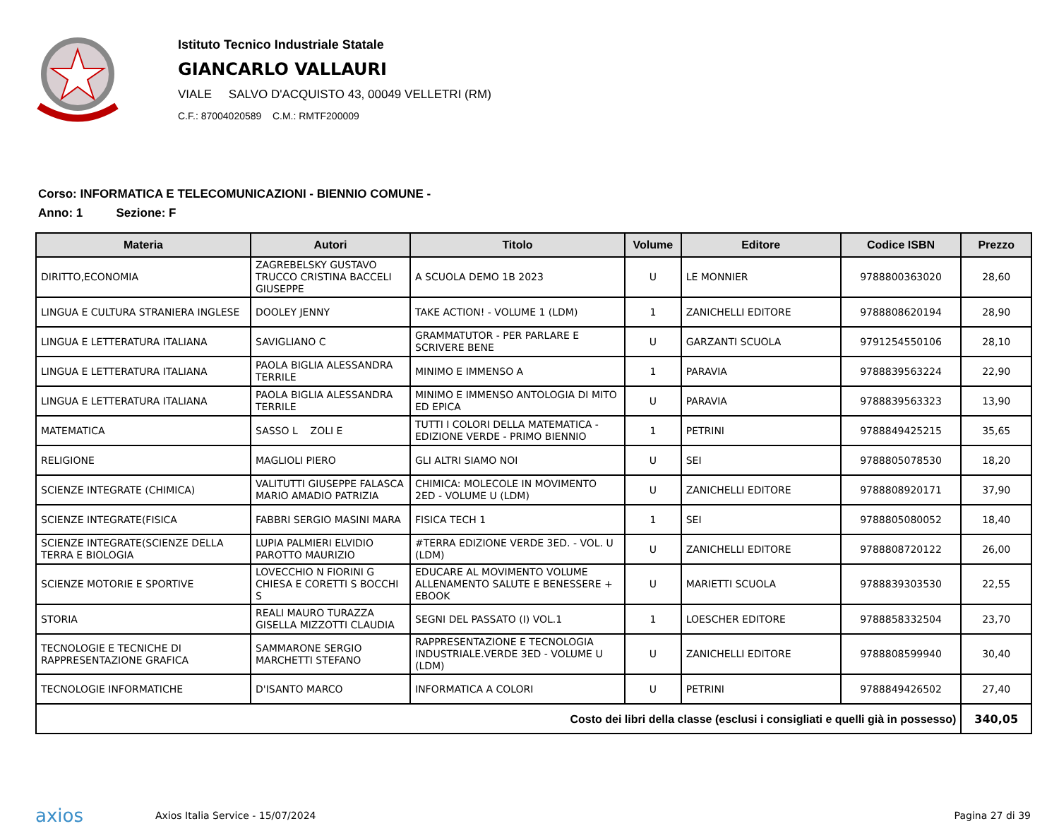Istituto Tecnico Industriale Statale
GIANCARLO VALLAURI
VIALE SALVO D'ACQUISTO 43, 00049 VELLETRI (RM)
C.F.: 87004020589 C.M.: RMTF200009
Corso: INFORMATICA E TELECOMUNICAZIONI - BIENNIO COMUNE -
Anno: 1 Sezione: F
| Materia | Autori | Titolo | Volume | Editore | Codice ISBN | Prezzo |
| --- | --- | --- | --- | --- | --- | --- |
| DIRITTO,ECONOMIA | ZAGREBELSKY GUSTAVO TRUCCO CRISTINA BACCELI GIUSEPPE | A SCUOLA DEMO 1B 2023 | U | LE MONNIER | 9788800363020 | 28,60 |
| LINGUA E CULTURA STRANIERA INGLESE | DOOLEY JENNY | TAKE ACTION! - VOLUME 1 (LDM) | 1 | ZANICHELLI EDITORE | 9788808620194 | 28,90 |
| LINGUA E LETTERATURA ITALIANA | SAVIGLIANO C | GRAMMATUTOR - PER PARLARE E SCRIVERE BENE | U | GARZANTI SCUOLA | 9791254550106 | 28,10 |
| LINGUA E LETTERATURA ITALIANA | PAOLA BIGLIA ALESSANDRA TERRILE | MINIMO E IMMENSO A | 1 | PARAVIA | 9788839563224 | 22,90 |
| LINGUA E LETTERATURA ITALIANA | PAOLA BIGLIA ALESSANDRA TERRILE | MINIMO E IMMENSO ANTOLOGIA DI MITO ED EPICA | U | PARAVIA | 9788839563323 | 13,90 |
| MATEMATICA | SASSO L ZOLI E | TUTTI I COLORI DELLA MATEMATICA - EDIZIONE VERDE - PRIMO BIENNIO | 1 | PETRINI | 9788849425215 | 35,65 |
| RELIGIONE | MAGLIOLI PIERO | GLI ALTRI SIAMO NOI | U | SEI | 9788805078530 | 18,20 |
| SCIENZE INTEGRATE (CHIMICA) | VALITUTTI GIUSEPPE FALASCA MARIO AMADIO PATRIZIA | CHIMICA: MOLECOLE IN MOVIMENTO 2ED - VOLUME U (LDM) | U | ZANICHELLI EDITORE | 9788808920171 | 37,90 |
| SCIENZE INTEGRATE(FISICA | FABBRI SERGIO MASINI MARA | FISICA TECH 1 | 1 | SEI | 9788805080052 | 18,40 |
| SCIENZE INTEGRATE(SCIENZE DELLA TERRA E BIOLOGIA | LUPIA PALMIERI ELVIDIO PAROTTO MAURIZIO | #TERRA EDIZIONE VERDE 3ED. - VOL. U (LDM) | U | ZANICHELLI EDITORE | 9788808720122 | 26,00 |
| SCIENZE MOTORIE E SPORTIVE | LOVECCHIO N FIORINI G CHIESA E CORETTI S BOCCHI S | EDUCARE AL MOVIMENTO VOLUME ALLENAMENTO SALUTE E BENESSERE + EBOOK | U | MARIETTI SCUOLA | 9788839303530 | 22,55 |
| STORIA | REALI MAURO TURAZZA GISELLA MIZZOTTI CLAUDIA | SEGNI DEL PASSATO (I) VOL.1 | 1 | LOESCHER EDITORE | 9788858332504 | 23,70 |
| TECNOLOGIE E TECNICHE DI RAPPRESENTAZIONE GRAFICA | SAMMARONE SERGIO MARCHETTI STEFANO | RAPPRESENTAZIONE E TECNOLOGIA INDUSTRIALE.VERDE 3ED - VOLUME U (LDM) | U | ZANICHELLI EDITORE | 9788808599940 | 30,40 |
| TECNOLOGIE INFORMATICHE | D'ISANTO MARCO | INFORMATICA A COLORI | U | PETRINI | 9788849426502 | 27,40 |
| Costo dei libri della classe (esclusi i consigliati e quelli già in possesso) | | | | | | 340,05 |
axios Axios Italia Service - 15/07/2024
Pagina 27 di 39